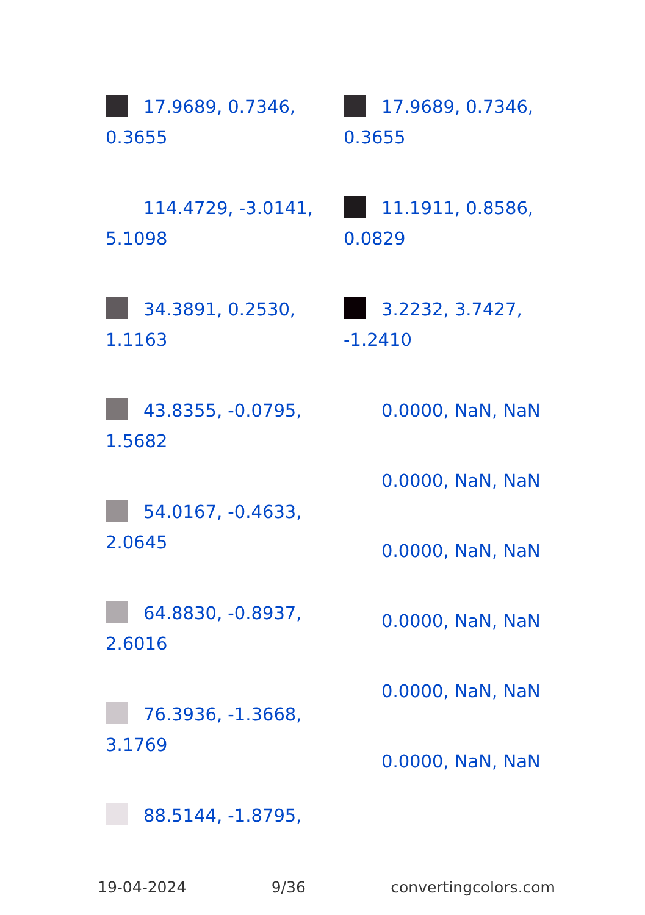17.9689, 0.7346, 0.3655
114.4729, -3.0141, 5.1098
34.3891, 0.2530, 1.1163
43.8355, -0.0795, 1.5682
54.0167, -0.4633, 2.0645
64.8830, -0.8937, 2.6016
76.3936, -1.3668, 3.1769
88.5144, -1.8795,
17.9689, 0.7346, 0.3655
11.1911, 0.8586, 0.0829
3.2232, 3.7427, -1.2410
0.0000, NaN, NaN
0.0000, NaN, NaN
0.0000, NaN, NaN
0.0000, NaN, NaN
0.0000, NaN, NaN
0.0000, NaN, NaN
19-04-2024 9/36 convertingcolors.com